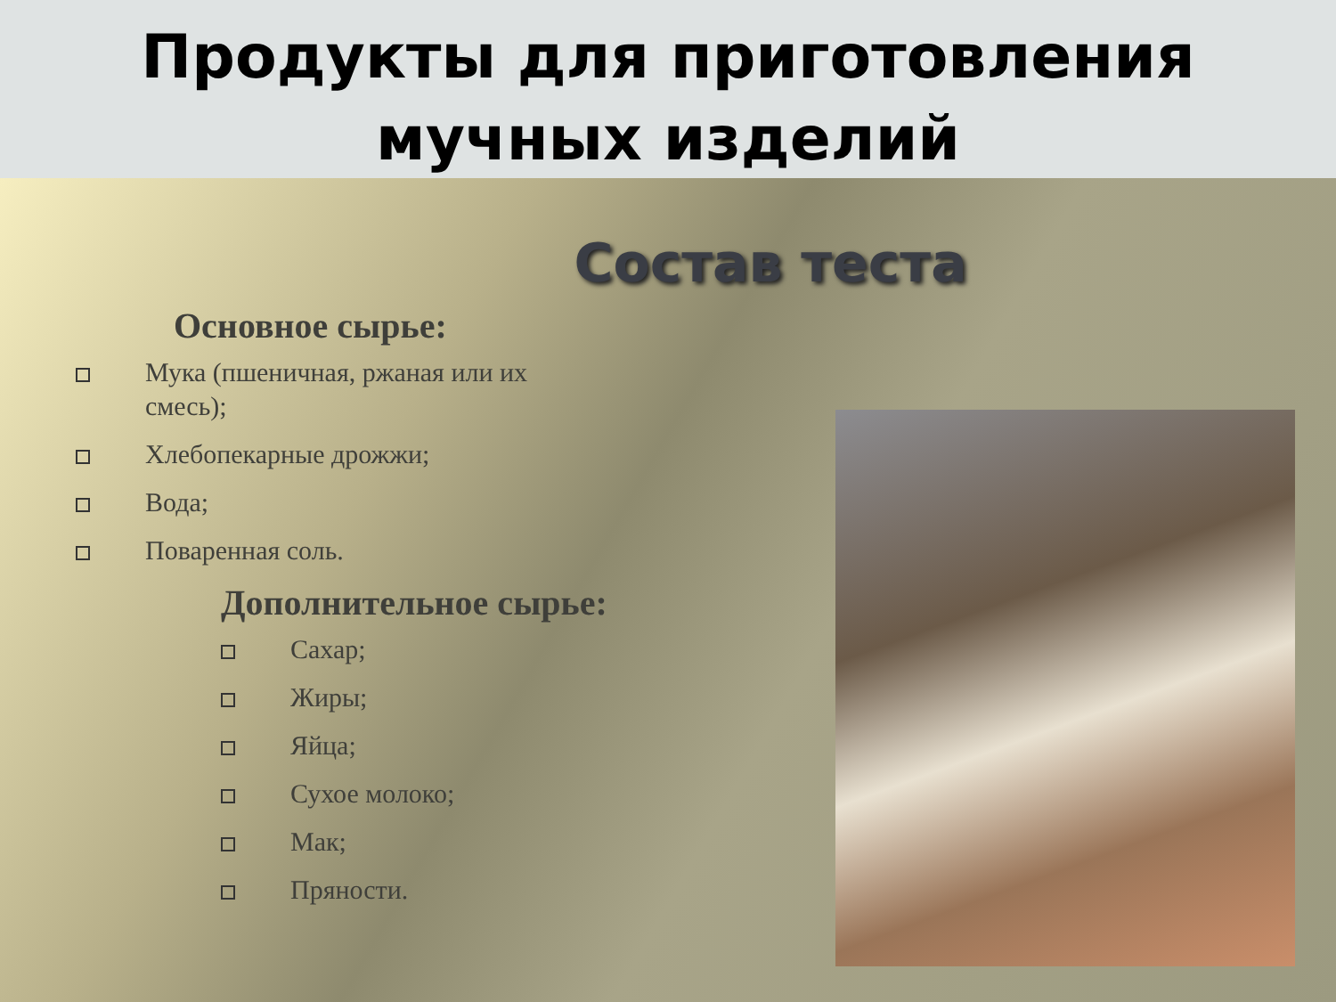Продукты для приготовления
мучных изделий
Состав теста
Основное сырье:
Мука (пшеничная, ржаная или их смесь);
Хлебопекарные дрожжи;
Вода;
Поваренная соль.
Дополнительное сырье:
Сахар;
Жиры;
Яйца;
Сухое молоко;
Мак;
Пряности.